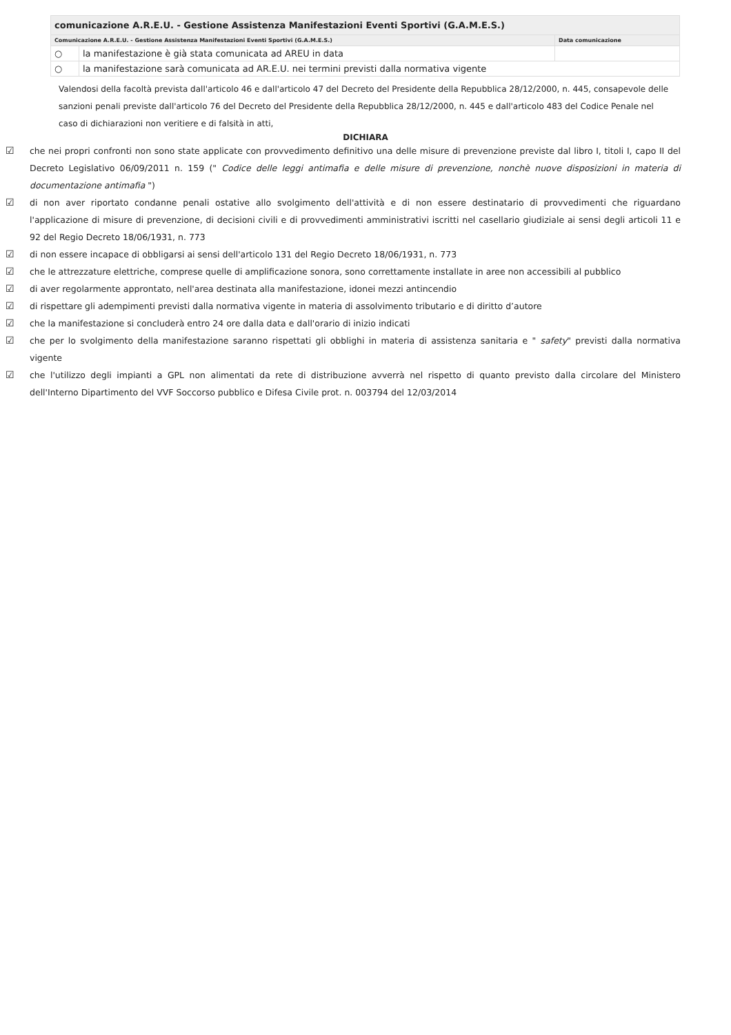| comunicazione A.R.E.U. - Gestione Assistenza Manifestazioni Eventi Sportivi (G.A.M.E.S.) | | |
| Comunicazione A.R.E.U. - Gestione Assistenza Manifestazioni Eventi Sportivi (G.A.M.E.S.) | | Data comunicazione |
| ○ | la manifestazione è già stata comunicata ad AREU in data | |
| ○ | la manifestazione sarà comunicata ad AR.E.U. nei termini previsti dalla normativa vigente | |
Valendosi della facoltà prevista dall'articolo 46 e dall'articolo 47 del Decreto del Presidente della Repubblica 28/12/2000, n. 445, consapevole delle sanzioni penali previste dall'articolo 76 del Decreto del Presidente della Repubblica 28/12/2000, n. 445 e dall'articolo 483 del Codice Penale nel caso di dichiarazioni non veritiere e di falsità in atti,
DICHIARA
☑ che nei propri confronti non sono state applicate con provvedimento definitivo una delle misure di prevenzione previste dal libro I, titoli I, capo II del Decreto Legislativo 06/09/2011 n. 159 (" Codice delle leggi antimafia e delle misure di prevenzione, nonchè nuove disposizioni in materia di documentazione antimafia ")
☑ di non aver riportato condanne penali ostative allo svolgimento dell'attività e di non essere destinatario di provvedimenti che riguardano l'applicazione di misure di prevenzione, di decisioni civili e di provvedimenti amministrativi iscritti nel casellario giudiziale ai sensi degli articoli 11 e 92 del Regio Decreto 18/06/1931, n. 773
☑ di non essere incapace di obbligarsi ai sensi dell'articolo 131 del Regio Decreto 18/06/1931, n. 773
☑ che le attrezzature elettriche, comprese quelle di amplificazione sonora, sono correttamente installate in aree non accessibili al pubblico
☑ di aver regolarmente approntato, nell'area destinata alla manifestazione, idonei mezzi antincendio
☑ di rispettare gli adempimenti previsti dalla normativa vigente in materia di assolvimento tributario e di diritto d’autore
☑ che la manifestazione si concluderà entro 24 ore dalla data e dall'orario di inizio indicati
☑ che per lo svolgimento della manifestazione saranno rispettati gli obblighi in materia di assistenza sanitaria e " safety" previsti dalla normativa vigente
☑ che l'utilizzo degli impianti a GPL non alimentati da rete di distribuzione avverrà nel rispetto di quanto previsto dalla circolare del Ministero dell'Interno Dipartimento del VVF Soccorso pubblico e Difesa Civile prot. n. 003794 del 12/03/2014